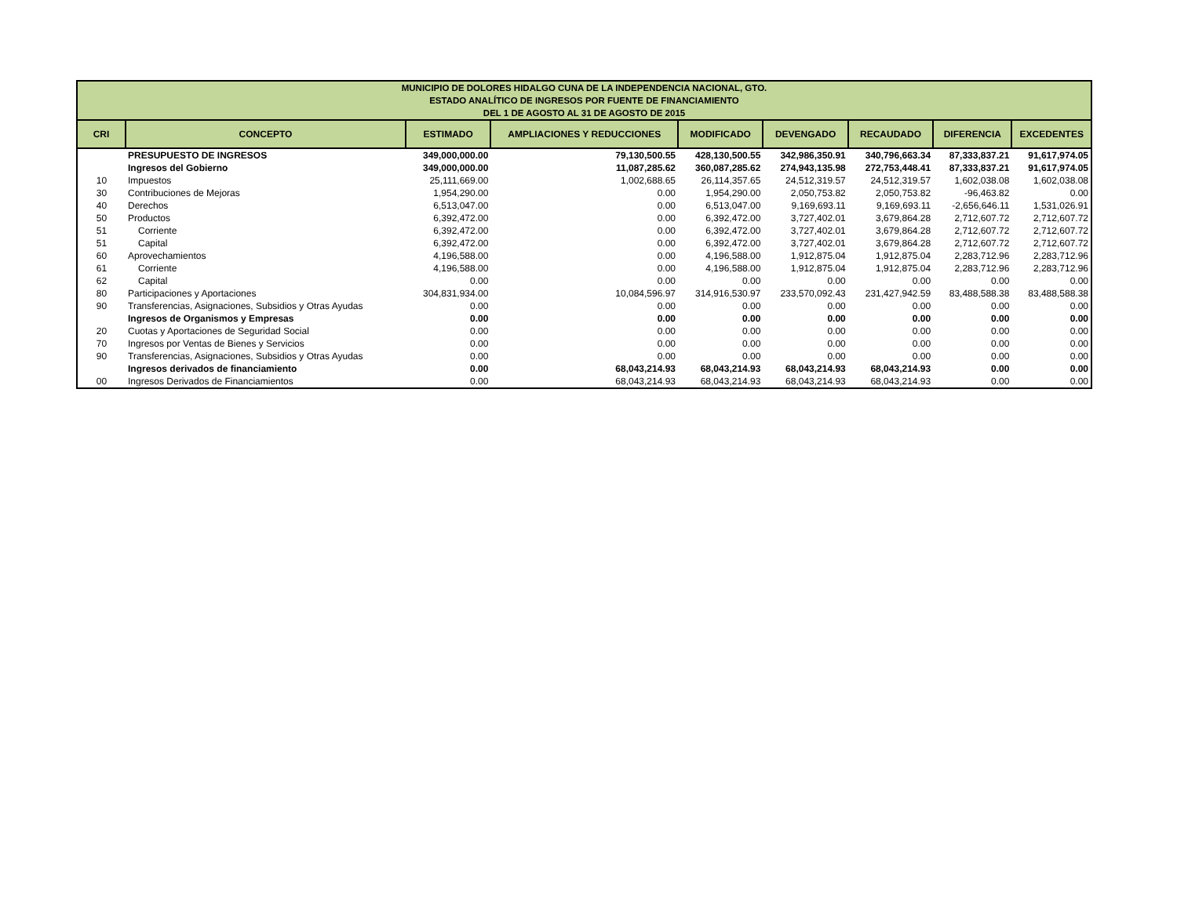| MUNICIPIO DE DOLORES HIDALGO CUNA DE LA INDEPENDENCIA NACIONAL, GTO. ESTADO ANALÍTICO DE INGRESOS POR FUENTE DE FINANCIAMIENTO DEL 1 DE AGOSTO AL 31 DE AGOSTO DE 2015 | | | | | | | | |
| CRI | CONCEPTO | ESTIMADO | AMPLIACIONES Y REDUCCIONES | MODIFICADO | DEVENGADO | RECAUDADO | DIFERENCIA | EXCEDENTES |
| | PRESUPUESTO DE INGRESOS | 349,000,000.00 | 79,130,500.55 | 428,130,500.55 | 342,986,350.91 | 340,796,663.34 | 87,333,837.21 | 91,617,974.05 |
| | Ingresos del Gobierno | 349,000,000.00 | 11,087,285.62 | 360,087,285.62 | 274,943,135.98 | 272,753,448.41 | 87,333,837.21 | 91,617,974.05 |
| 10 | Impuestos | 25,111,669.00 | 1,002,688.65 | 26,114,357.65 | 24,512,319.57 | 24,512,319.57 | 1,602,038.08 | 1,602,038.08 |
| 30 | Contribuciones de Mejoras | 1,954,290.00 | 0.00 | 1,954,290.00 | 2,050,753.82 | 2,050,753.82 | -96,463.82 | 0.00 |
| 40 | Derechos | 6,513,047.00 | 0.00 | 6,513,047.00 | 9,169,693.11 | 9,169,693.11 | -2,656,646.11 | 1,531,026.91 |
| 50 | Productos | 6,392,472.00 | 0.00 | 6,392,472.00 | 3,727,402.01 | 3,679,864.28 | 2,712,607.72 | 2,712,607.72 |
| 51 | Corriente | 6,392,472.00 | 0.00 | 6,392,472.00 | 3,727,402.01 | 3,679,864.28 | 2,712,607.72 | 2,712,607.72 |
| 51 | Capital | 6,392,472.00 | 0.00 | 6,392,472.00 | 3,727,402.01 | 3,679,864.28 | 2,712,607.72 | 2,712,607.72 |
| 60 | Aprovechamientos | 4,196,588.00 | 0.00 | 4,196,588.00 | 1,912,875.04 | 1,912,875.04 | 2,283,712.96 | 2,283,712.96 |
| 61 | Corriente | 4,196,588.00 | 0.00 | 4,196,588.00 | 1,912,875.04 | 1,912,875.04 | 2,283,712.96 | 2,283,712.96 |
| 62 | Capital | 0.00 | 0.00 | 0.00 | 0.00 | 0.00 | 0.00 | 0.00 |
| 80 | Participaciones y Aportaciones | 304,831,934.00 | 10,084,596.97 | 314,916,530.97 | 233,570,092.43 | 231,427,942.59 | 83,488,588.38 | 83,488,588.38 |
| 90 | Transferencias, Asignaciones, Subsidios y Otras Ayudas | 0.00 | 0.00 | 0.00 | 0.00 | 0.00 | 0.00 | 0.00 |
| | Ingresos de Organismos y Empresas | 0.00 | 0.00 | 0.00 | 0.00 | 0.00 | 0.00 | 0.00 |
| 20 | Cuotas y Aportaciones de Seguridad Social | 0.00 | 0.00 | 0.00 | 0.00 | 0.00 | 0.00 | 0.00 |
| 70 | Ingresos por Ventas de Bienes y Servicios | 0.00 | 0.00 | 0.00 | 0.00 | 0.00 | 0.00 | 0.00 |
| 90 | Transferencias, Asignaciones, Subsidios y Otras Ayudas | 0.00 | 0.00 | 0.00 | 0.00 | 0.00 | 0.00 | 0.00 |
| | Ingresos derivados de financiamiento | 0.00 | 68,043,214.93 | 68,043,214.93 | 68,043,214.93 | 68,043,214.93 | 0.00 | 0.00 |
| 00 | Ingresos Derivados de Financiamientos | 0.00 | 68,043,214.93 | 68,043,214.93 | 68,043,214.93 | 68,043,214.93 | 0.00 | 0.00 |